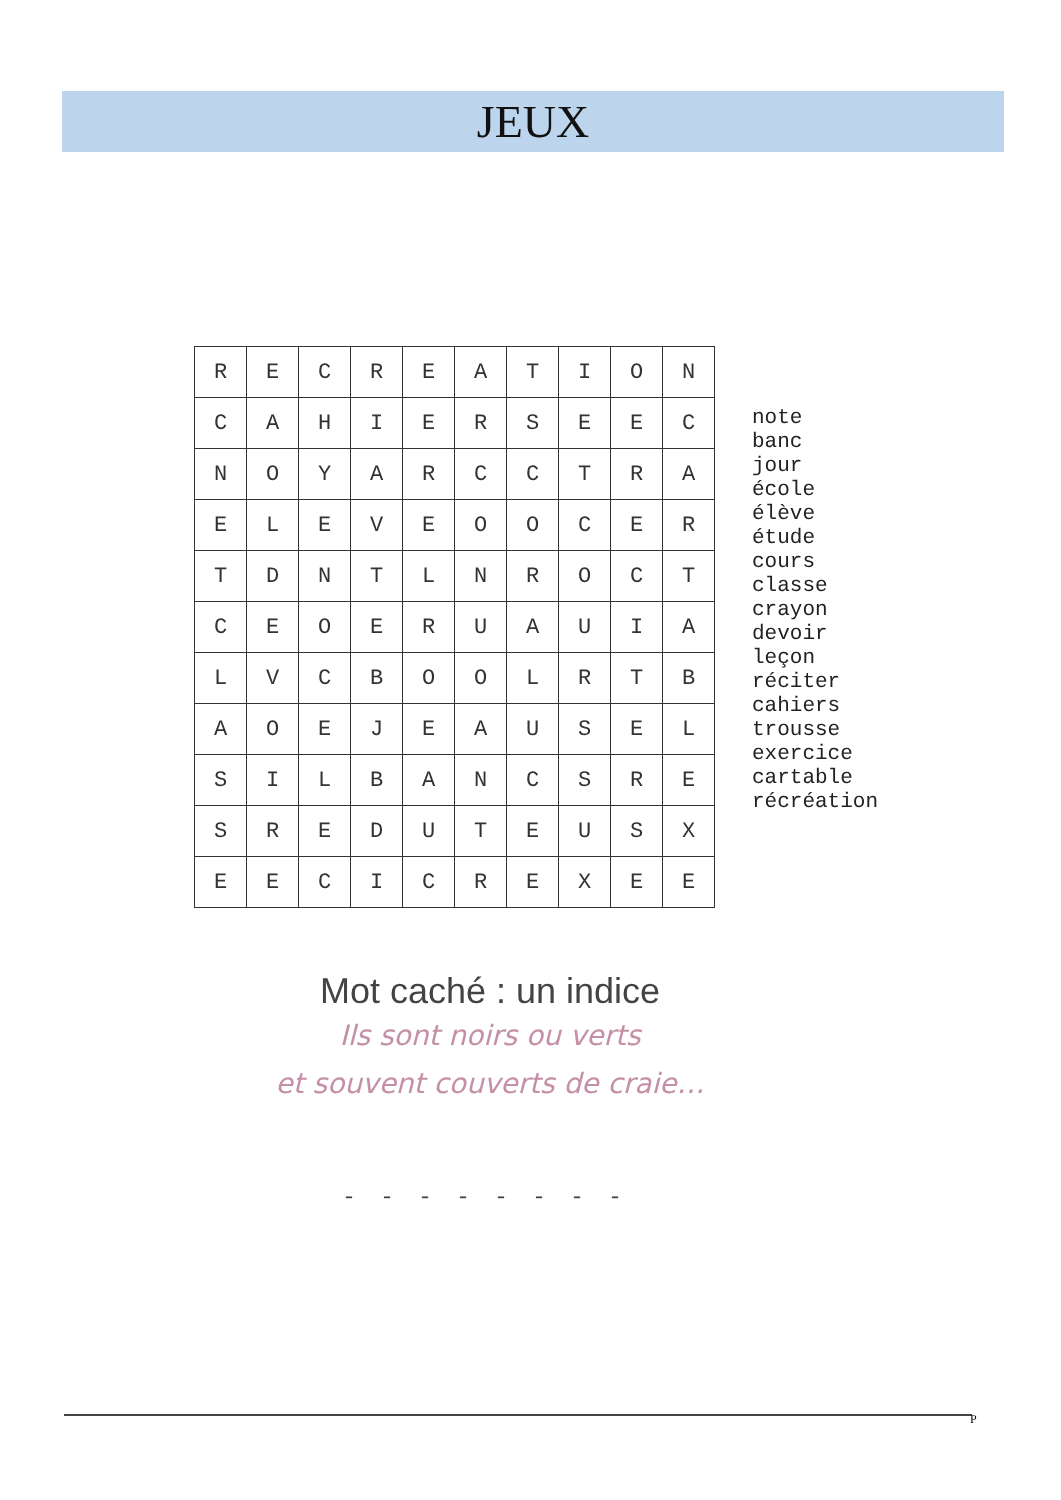JEUX
| R | E | C | R | E | A | T | I | O | N |
| C | A | H | I | E | R | S | E | E | C |
| N | O | Y | A | R | C | C | T | R | A |
| E | L | E | V | E | O | O | C | E | R |
| T | D | N | T | L | N | R | O | C | T |
| C | E | O | E | R | U | A | U | I | A |
| L | V | C | B | O | O | L | R | T | B |
| A | O | E | J | E | A | U | S | E | L |
| S | I | L | B | A | N | C | S | R | E |
| S | R | E | D | U | T | E | U | S | X |
| E | E | C | I | C | R | E | X | E | E |
note
banc
jour
école
élève
étude
cours
classe
crayon
devoir
leçon
réciter
cahiers
trousse
exercice
cartable
récréation
Mot caché : un indice
Ils sont noirs ou verts
et souvent couverts de craie…
- - - - - - - -
P